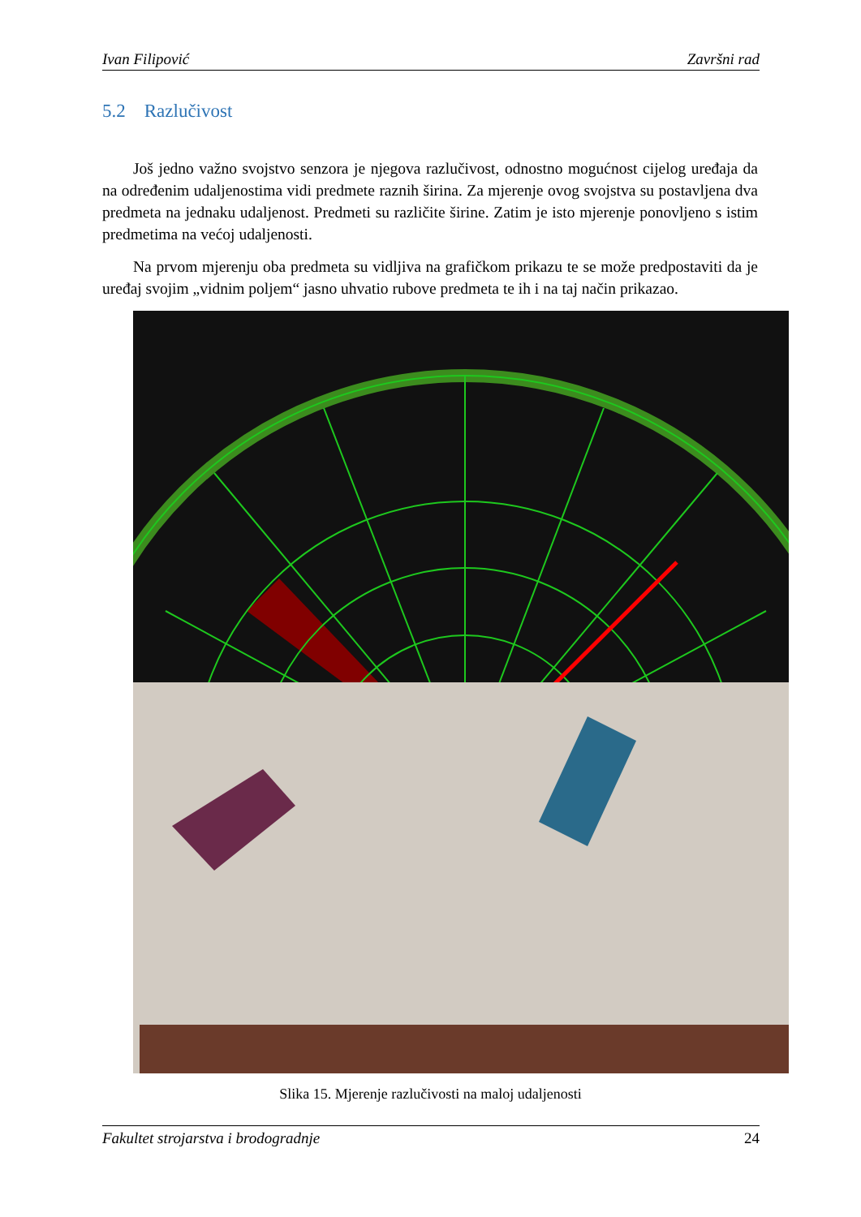Ivan Filipović Završni rad
5.2 Razlučivost
Još jedno važno svojstvo senzora je njegova razlučivost, odnostno mogućnost cijelog uređaja da na određenim udaljenostima vidi predmete raznih širina. Za mjerenje ovog svojstva su postavljena dva predmeta na jednaku udaljenost. Predmeti su različite širine. Zatim je isto mjerenje ponovljeno s istim predmetima na većoj udaljenosti.
Na prvom mjerenju oba predmeta su vidljiva na grafičkom prikazu te se može predpostaviti da je uređaj svojim „vidnim poljem“ jasno uhvatio rubove predmeta te ih i na taj način prikazao.
Slika 15. Mjerenje razlučivosti na maloj udaljenosti
Fakultet strojarstva i brodogradnje 24